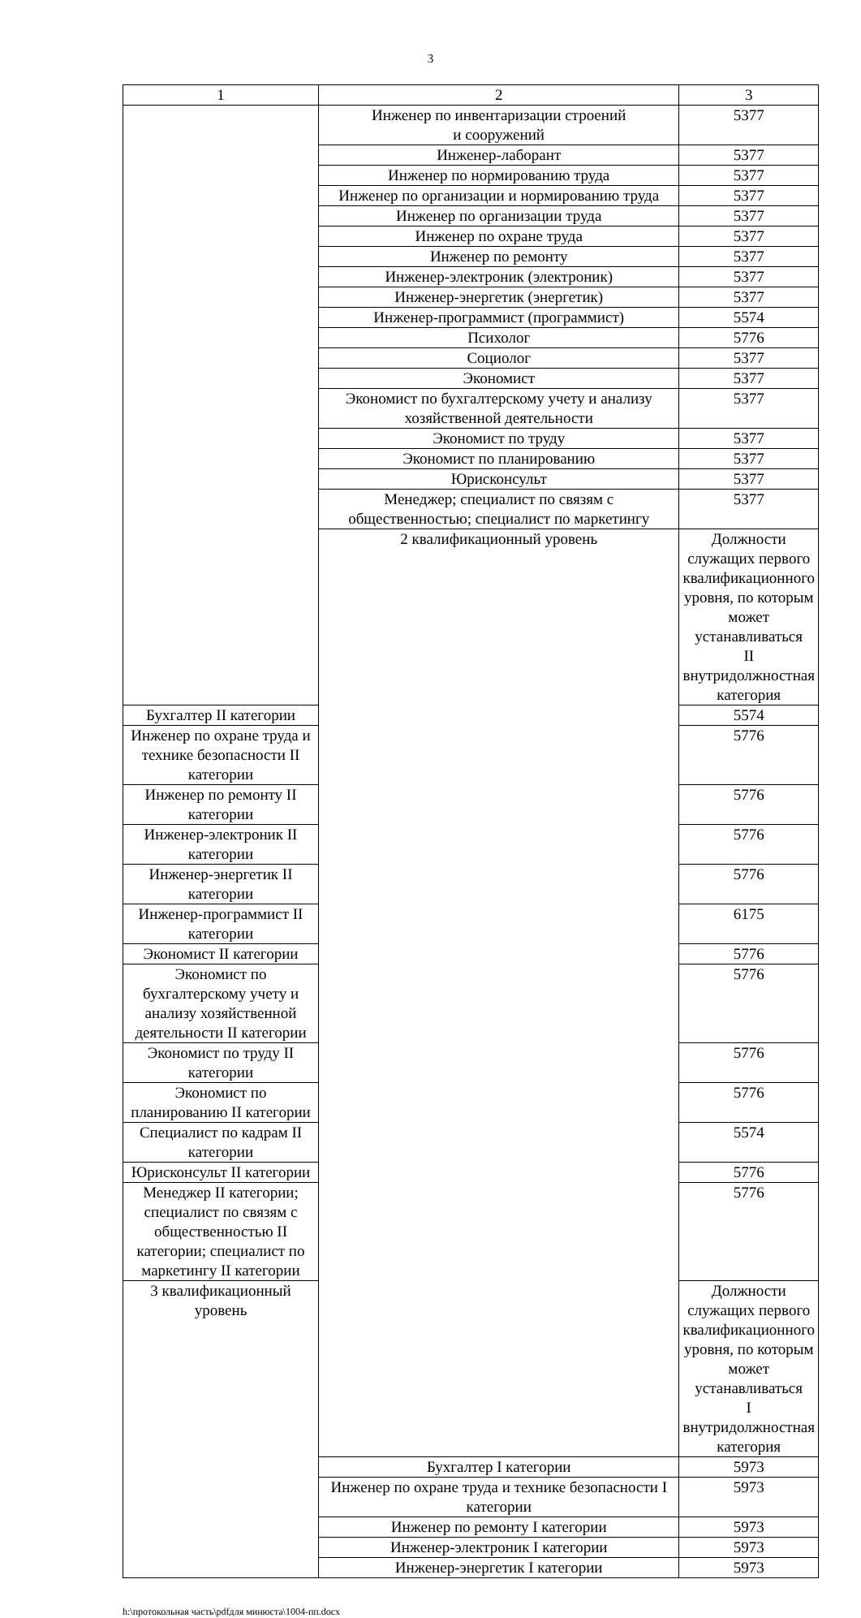3
| 1 | 2 | 3 |
| --- | --- | --- |
| | Инженер по инвентаризации строений и сооружений | 5377 |
| | Инженер-лаборант | 5377 |
| | Инженер по нормированию труда | 5377 |
| | Инженер по организации и нормированию труда | 5377 |
| | Инженер по организации труда | 5377 |
| | Инженер по охране труда | 5377 |
| | Инженер по ремонту | 5377 |
| | Инженер-электроник (электроник) | 5377 |
| | Инженер-энергетик (энергетик) | 5377 |
| | Инженер-программист (программист) | 5574 |
| | Психолог | 5776 |
| | Социолог | 5377 |
| | Экономист | 5377 |
| | Экономист по бухгалтерскому учету и анализу хозяйственной деятельности | 5377 |
| | Экономист по труду | 5377 |
| | Экономист по планированию | 5377 |
| | Юрисконсульт | 5377 |
| | Менеджер; специалист по связям с общественностью; специалист по маркетингу | 5377 |
| | 2 квалификационный уровень | Должности служащих первого квалификационного уровня, по которым может устанавливаться II внутридолжностная категория |
| Бухгалтер II категории | | 5574 |
| Инженер по охране труда и технике безопасности II категории | | 5776 |
| Инженер по ремонту II категории | | 5776 |
| Инженер-электроник II категории | | 5776 |
| Инженер-энергетик II категории | | 5776 |
| Инженер-программист II категории | | 6175 |
| Экономист II категории | | 5776 |
| Экономист по бухгалтерскому учету и анализу хозяйственной деятельности II категории | | 5776 |
| Экономист по труду II категории | | 5776 |
| Экономист по планированию II категории | | 5776 |
| Специалист по кадрам II категории | | 5574 |
| Юрисконсульт II категории | | 5776 |
| Менеджер II категории; специалист по связям с общественностью II категории; специалист по маркетингу II категории | | 5776 |
| 3 квалификационный уровень | | Должности служащих первого квалификационного уровня, по которым может устанавливаться I внутридолжностная категория |
| | Бухгалтер I категории | 5973 |
| | Инженер по охране труда и технике безопасности I категории | 5973 |
| | Инженер по ремонту I категории | 5973 |
| | Инженер-электроник I категории | 5973 |
| | Инженер-энергетик I категории | 5973 |
h:\протокольная часть\pdfдля минюста\1004-пп.docx